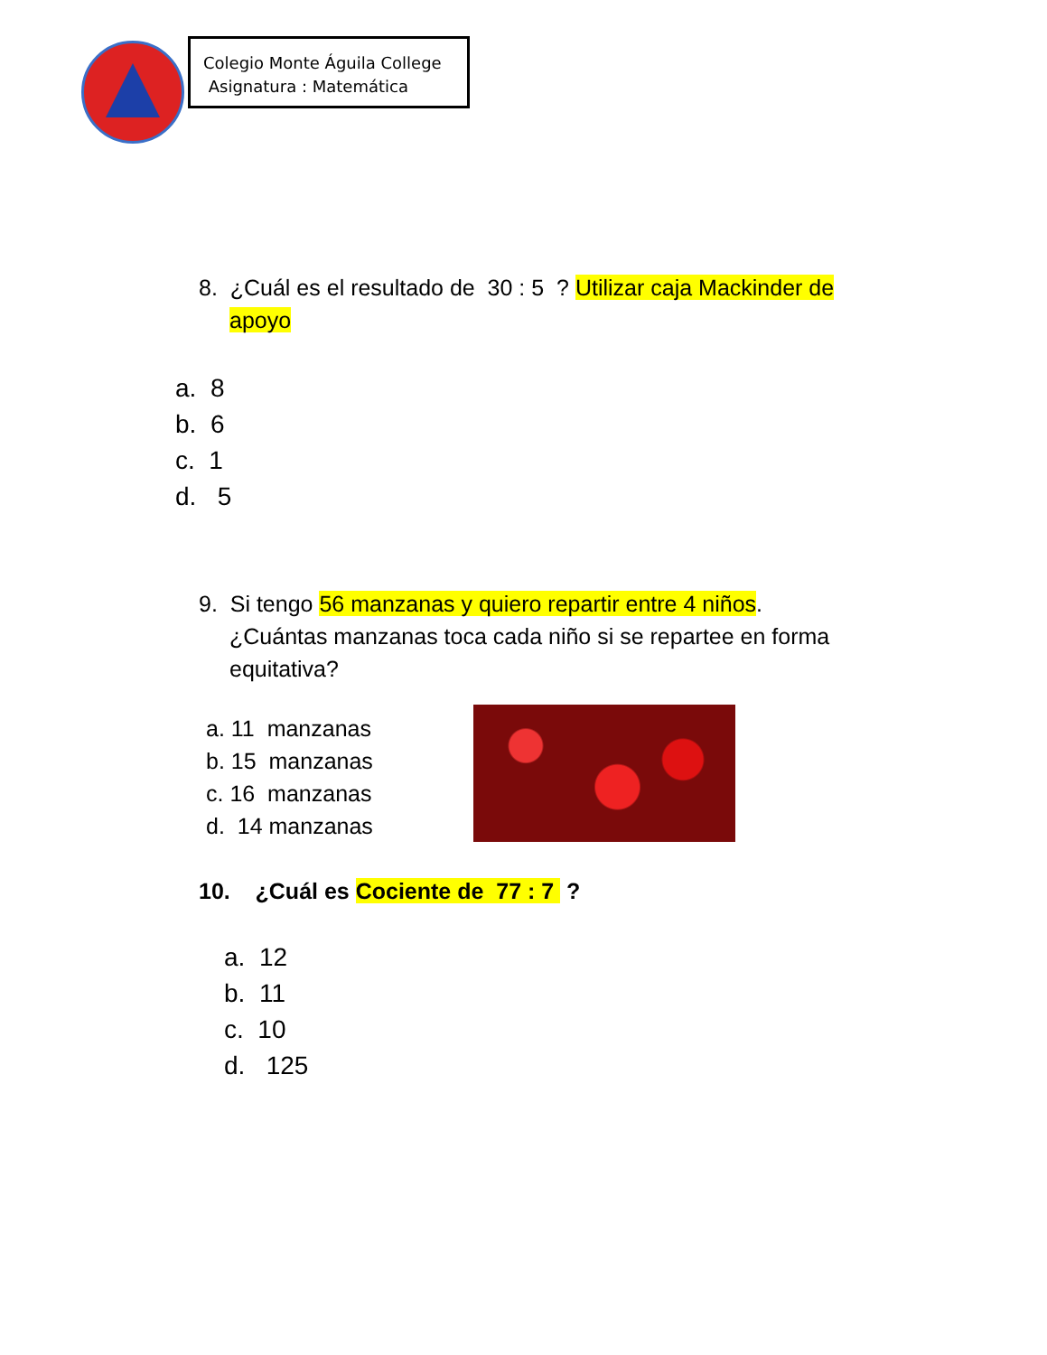Colegio Monte Águila College
Asignatura : Matemática
8. ¿Cuál es el resultado de 30 : 5 ? Utilizar caja Mackinder de
apoyo
a. 8
b. 6
c. 1
d. 5
9. Si tengo 56 manzanas y quiero repartir entre 4 niños.
¿Cuántas manzanas toca cada niño si se repartee en forma
equitativa?
a. 11 manzanas
b. 15 manzanas
c. 16 manzanas
d. 14 manzanas
10. ¿Cuál es Cociente de 77 : 7 ?
a. 12
b. 11
c. 10
d. 125